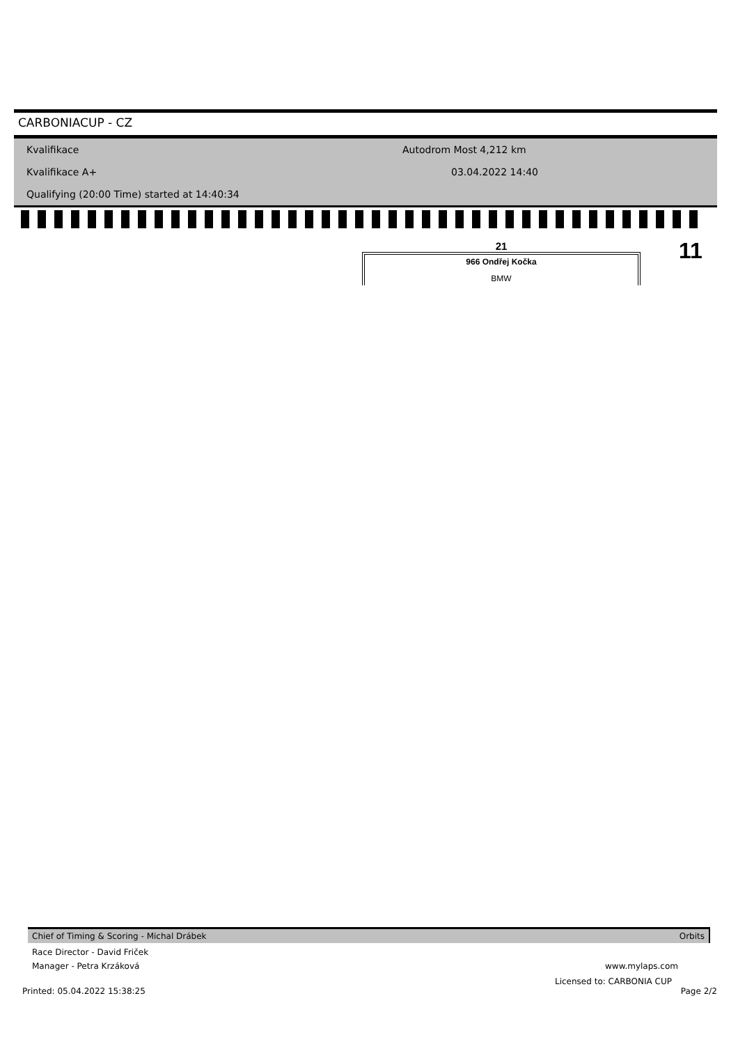CARBONIACUP - CZ
Kvalifikace Autodrom Most 4,212 km
Kvalifikace A+ 03.04.2022 14:40
Qualifying (20:00 Time) started at 14:40:34
21
966 Ondřej Kočka
BMW
11
Chief of Timing & Scoring - Michal Drábek Orbits
Race Director - David Friček
Manager - Petra Krzáková www.mylaps.com
Licensed to: CARBONIA CUP
Printed: 05.04.2022 15:38:25 Page 2/2